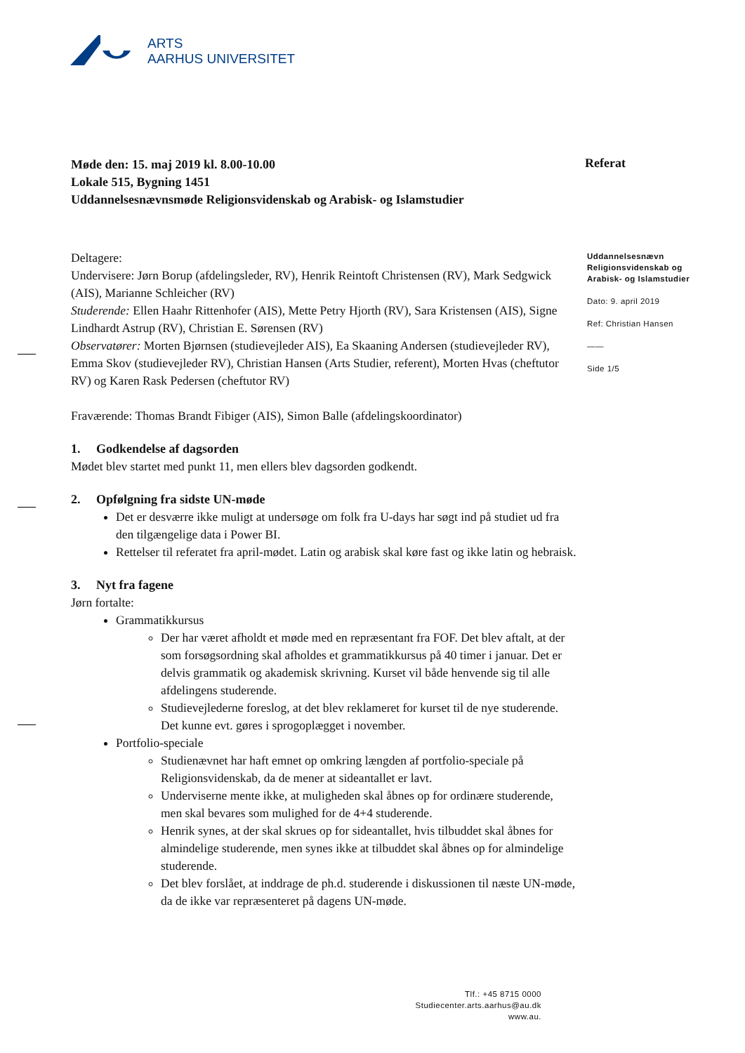ARTS
AARHUS UNIVERSITET
Referat
Uddannelsesnævn Religionsvidenskab og Arabisk- og Islamstudier
Dato: 9. april 2019
Ref: Christian Hansen
——
Side 1/5
Møde den: 15. maj 2019 kl. 8.00-10.00
Lokale 515, Bygning 1451
Uddannelsesnævnsmøde Religionsvidenskab og Arabisk- og Islamstudier
Deltagere:
Undervisere: Jørn Borup (afdelingsleder, RV), Henrik Reintoft Christensen (RV), Mark Sedgwick (AIS), Marianne Schleicher (RV)
Studerende: Ellen Haahr Rittenhofer (AIS), Mette Petry Hjorth (RV), Sara Kristensen (AIS), Signe Lindhardt Astrup (RV), Christian E. Sørensen (RV)
Observatører: Morten Bjørnsen (studievejleder AIS), Ea Skaaning Andersen (studievejleder RV), Emma Skov (studievejleder RV), Christian Hansen (Arts Studier, referent), Morten Hvas (cheftutor RV) og Karen Rask Pedersen (cheftutor RV)
Fraværende: Thomas Brandt Fibiger (AIS), Simon Balle (afdelingskoordinator)
1. Godkendelse af dagsorden
Mødet blev startet med punkt 11, men ellers blev dagsorden godkendt.
2. Opfølgning fra sidste UN-møde
Det er desværre ikke muligt at undersøge om folk fra U-days har søgt ind på studiet ud fra den tilgængelige data i Power BI.
Rettelser til referatet fra april-mødet. Latin og arabisk skal køre fast og ikke latin og hebraisk.
3. Nyt fra fagene
Jørn fortalte:
Grammatikkursus
Der har været afholdt et møde med en repræsentant fra FOF. Det blev aftalt, at der som forsøgsordning skal afholdes et grammatikkursus på 40 timer i januar. Det er delvis grammatik og akademisk skrivning. Kurset vil både henvende sig til alle afdelingens studerende.
Studievejlederne foreslog, at det blev reklameret for kurset til de nye studerende. Det kunne evt. gøres i sprogoplægget i november.
Portfolio-speciale
Studienævnet har haft emnet op omkring længden af portfolio-speciale på Religionsvidenskab, da de mener at sideantallet er lavt.
Underviserne mente ikke, at muligheden skal åbnes op for ordinære studerende, men skal bevares som mulighed for de 4+4 studerende.
Henrik synes, at der skal skrues op for sideantallet, hvis tilbuddet skal åbnes for almindelige studerende, men synes ikke at tilbuddet skal åbnes op for almindelige studerende.
Det blev forslået, at inddrage de ph.d. studerende i diskussionen til næste UN-møde, da de ikke var repræsenteret på dagens UN-møde.
Tlf.: +45 8715 0000
Studiecenter.arts.aarhus@au.dk
www.au.